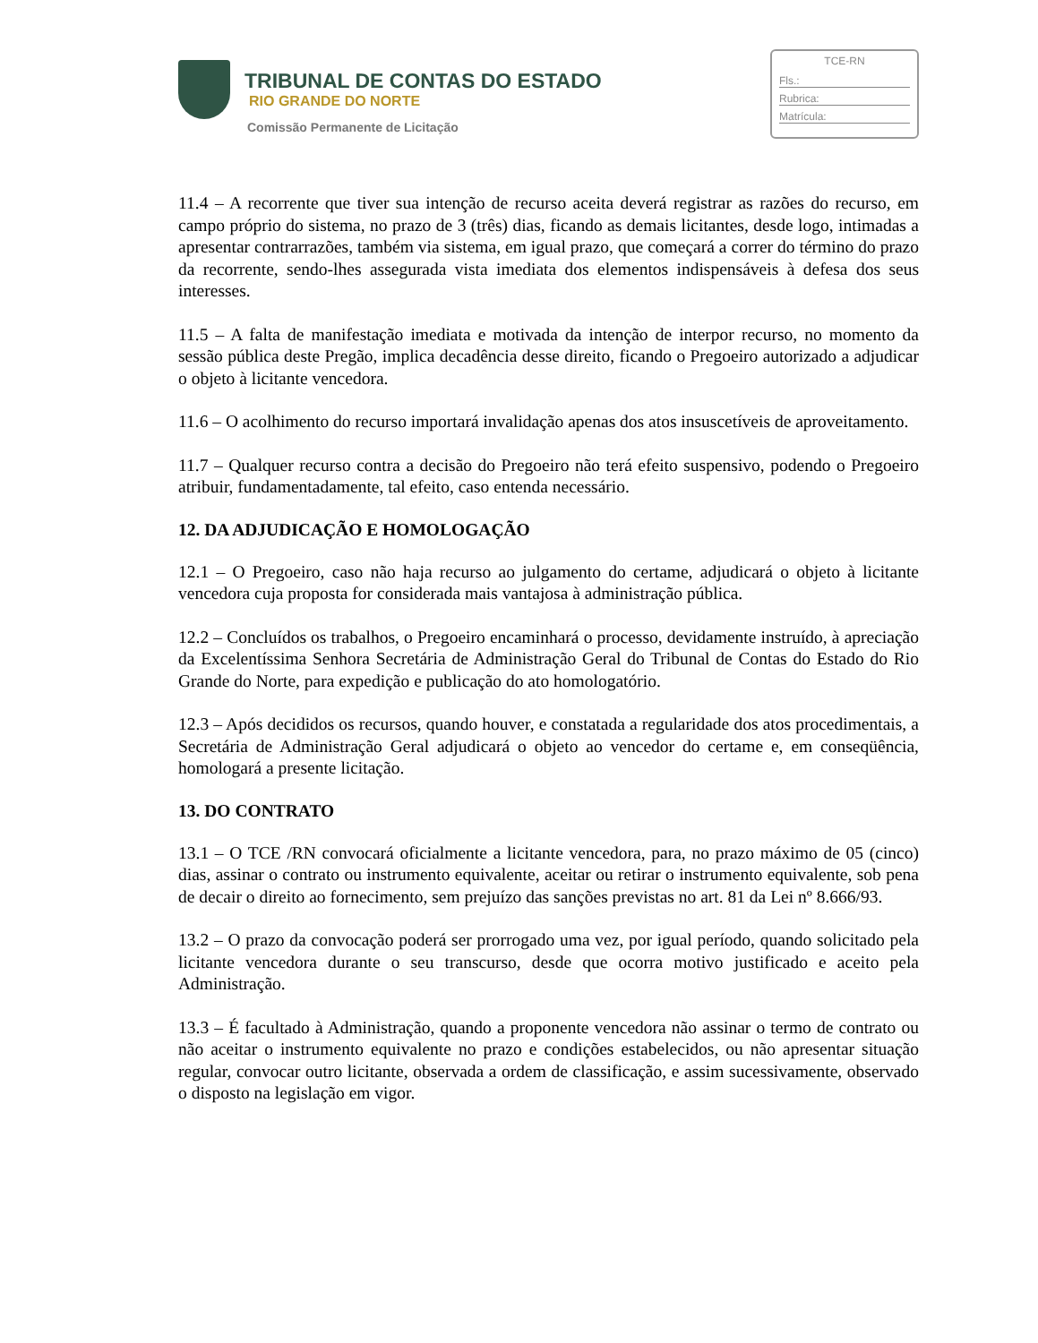TRIBUNAL DE CONTAS DO ESTADO
RIO GRANDE DO NORTE
Comissão Permanente de Licitação
TCE-RN
Fls.:
Rubrica:
Matrícula:
11.4 – A recorrente que tiver sua intenção de recurso aceita deverá registrar as razões do recurso, em campo próprio do sistema, no prazo de 3 (três) dias, ficando as demais licitantes, desde logo, intimadas a apresentar contrarrazões, também via sistema, em igual prazo, que começará a correr do término do prazo da recorrente, sendo-lhes assegurada vista imediata dos elementos indispensáveis à defesa dos seus interesses.
11.5 – A falta de manifestação imediata e motivada da intenção de interpor recurso, no momento da sessão pública deste Pregão, implica decadência desse direito, ficando o Pregoeiro autorizado a adjudicar o objeto à licitante vencedora.
11.6 – O acolhimento do recurso importará invalidação apenas dos atos insuscetíveis de aproveitamento.
11.7 – Qualquer recurso contra a decisão do Pregoeiro não terá efeito suspensivo, podendo o Pregoeiro atribuir, fundamentadamente, tal efeito, caso entenda necessário.
12. DA ADJUDICAÇÃO E HOMOLOGAÇÃO
12.1 – O Pregoeiro, caso não haja recurso ao julgamento do certame, adjudicará o objeto à licitante vencedora cuja proposta for considerada mais vantajosa à administração pública.
12.2 – Concluídos os trabalhos, o Pregoeiro encaminhará o processo, devidamente instruído, à apreciação da Excelentíssima Senhora Secretária de Administração Geral do Tribunal de Contas do Estado do Rio Grande do Norte, para expedição e publicação do ato homologatório.
12.3 – Após decididos os recursos, quando houver, e constatada a regularidade dos atos procedimentais, a Secretária de Administração Geral adjudicará o objeto ao vencedor do certame e, em conseqüência, homologará a presente licitação.
13. DO CONTRATO
13.1 – O TCE /RN convocará oficialmente a licitante vencedora, para, no prazo máximo de 05 (cinco) dias, assinar o contrato ou instrumento equivalente, aceitar ou retirar o instrumento equivalente, sob pena de decair o direito ao fornecimento, sem prejuízo das sanções previstas no art. 81 da Lei nº 8.666/93.
13.2 – O prazo da convocação poderá ser prorrogado uma vez, por igual período, quando solicitado pela licitante vencedora durante o seu transcurso, desde que ocorra motivo justificado e aceito pela Administração.
13.3 – É facultado à Administração, quando a proponente vencedora não assinar o termo de contrato ou não aceitar o instrumento equivalente no prazo e condições estabelecidos, ou não apresentar situação regular, convocar outro licitante, observada a ordem de classificação, e assim sucessivamente, observado o disposto na legislação em vigor.